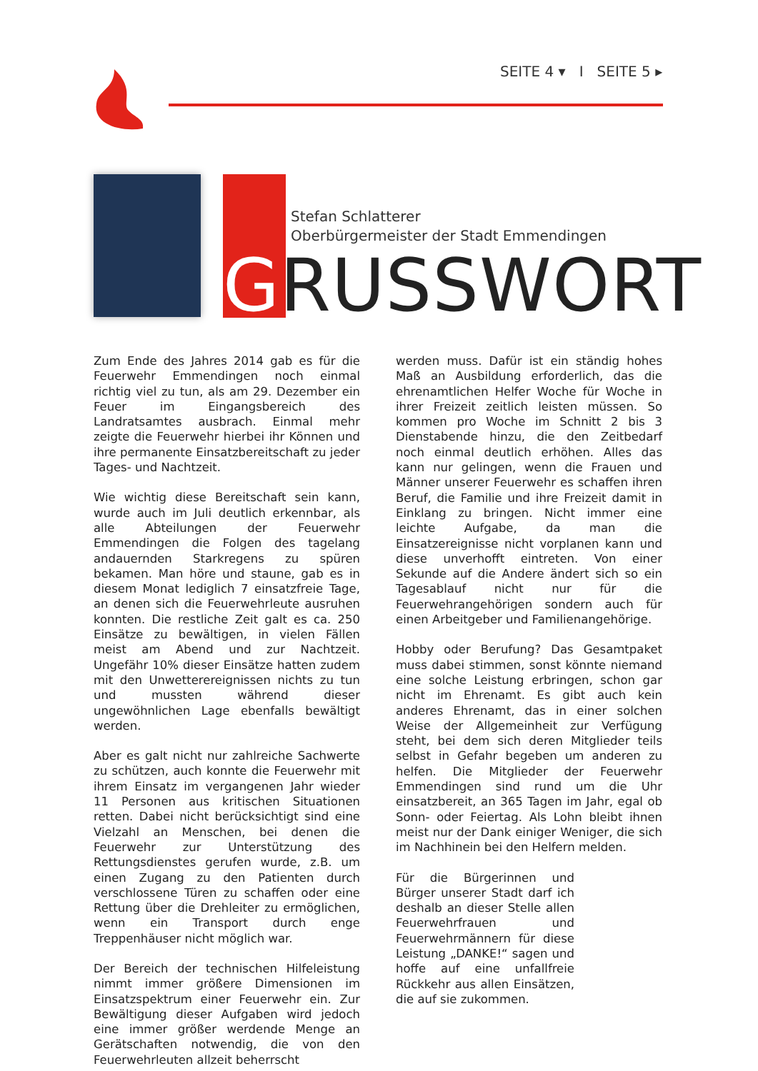SEITE 4 ▾ I SEITE 5 ▸
Stefan Schlatterer
Oberbürgermeister der Stadt Emmendingen
GRUSSWORT
Zum Ende des Jahres 2014 gab es für die Feuerwehr Emmendingen noch einmal richtig viel zu tun, als am 29. Dezember ein Feuer im Eingangsbereich des Landratsamtes ausbrach. Einmal mehr zeigte die Feuerwehr hierbei ihr Können und ihre permanente Einsatzbereitschaft zu jeder Tages- und Nachtzeit.
Wie wichtig diese Bereitschaft sein kann, wurde auch im Juli deutlich erkennbar, als alle Abteilungen der Feuerwehr Emmendingen die Folgen des tagelang andauernden Starkregens zu spüren bekamen. Man höre und staune, gab es in diesem Monat lediglich 7 einsatzfreie Tage, an denen sich die Feuerwehrleute ausruhen konnten. Die restliche Zeit galt es ca. 250 Einsätze zu bewältigen, in vielen Fällen meist am Abend und zur Nachtzeit. Ungefähr 10% dieser Einsätze hatten zudem mit den Unwetterereignissen nichts zu tun und mussten während dieser ungewöhnlichen Lage ebenfalls bewältigt werden.
Aber es galt nicht nur zahlreiche Sachwerte zu schützen, auch konnte die Feuerwehr mit ihrem Einsatz im vergangenen Jahr wieder 11 Personen aus kritischen Situationen retten. Dabei nicht berücksichtigt sind eine Vielzahl an Menschen, bei denen die Feuerwehr zur Unterstützung des Rettungsdienstes gerufen wurde, z.B. um einen Zugang zu den Patienten durch verschlossene Türen zu schaffen oder eine Rettung über die Drehleiter zu ermöglichen, wenn ein Transport durch enge Treppenhäuser nicht möglich war.
Der Bereich der technischen Hilfeleistung nimmt immer größere Dimensionen im Einsatzspektrum einer Feuerwehr ein. Zur Bewältigung dieser Aufgaben wird jedoch eine immer größer werdende Menge an Gerätschaften notwendig, die von den Feuerwehrleuten allzeit beherrscht
werden muss. Dafür ist ein ständig hohes Maß an Ausbildung erforderlich, das die ehrenamtlichen Helfer Woche für Woche in ihrer Freizeit zeitlich leisten müssen. So kommen pro Woche im Schnitt 2 bis 3 Dienstabende hinzu, die den Zeitbedarf noch einmal deutlich erhöhen. Alles das kann nur gelingen, wenn die Frauen und Männer unserer Feuerwehr es schaffen ihren Beruf, die Familie und ihre Freizeit damit in Einklang zu bringen. Nicht immer eine leichte Aufgabe, da man die Einsatzereignisse nicht vorplanen kann und diese unverhofft eintreten. Von einer Sekunde auf die Andere ändert sich so ein Tagesablauf nicht nur für die Feuerwehrangehörigen sondern auch für einen Arbeitgeber und Familienangehörige.
Hobby oder Berufung? Das Gesamtpaket muss dabei stimmen, sonst könnte niemand eine solche Leistung erbringen, schon gar nicht im Ehrenamt. Es gibt auch kein anderes Ehrenamt, das in einer solchen Weise der Allgemeinheit zur Verfügung steht, bei dem sich deren Mitglieder teils selbst in Gefahr begeben um anderen zu helfen. Die Mitglieder der Feuerwehr Emmendingen sind rund um die Uhr einsatzbereit, an 365 Tagen im Jahr, egal ob Sonn- oder Feiertag. Als Lohn bleibt ihnen meist nur der Dank einiger Weniger, die sich im Nachhinein bei den Helfern melden.
Für die Bürgerinnen und Bürger unserer Stadt darf ich deshalb an dieser Stelle allen Feuerwehrfrauen und Feuerwehrmännern für diese Leistung „DANKE!“ sagen und hoffe auf eine unfallfreie Rückkehr aus allen Einsätzen, die auf sie zukommen.